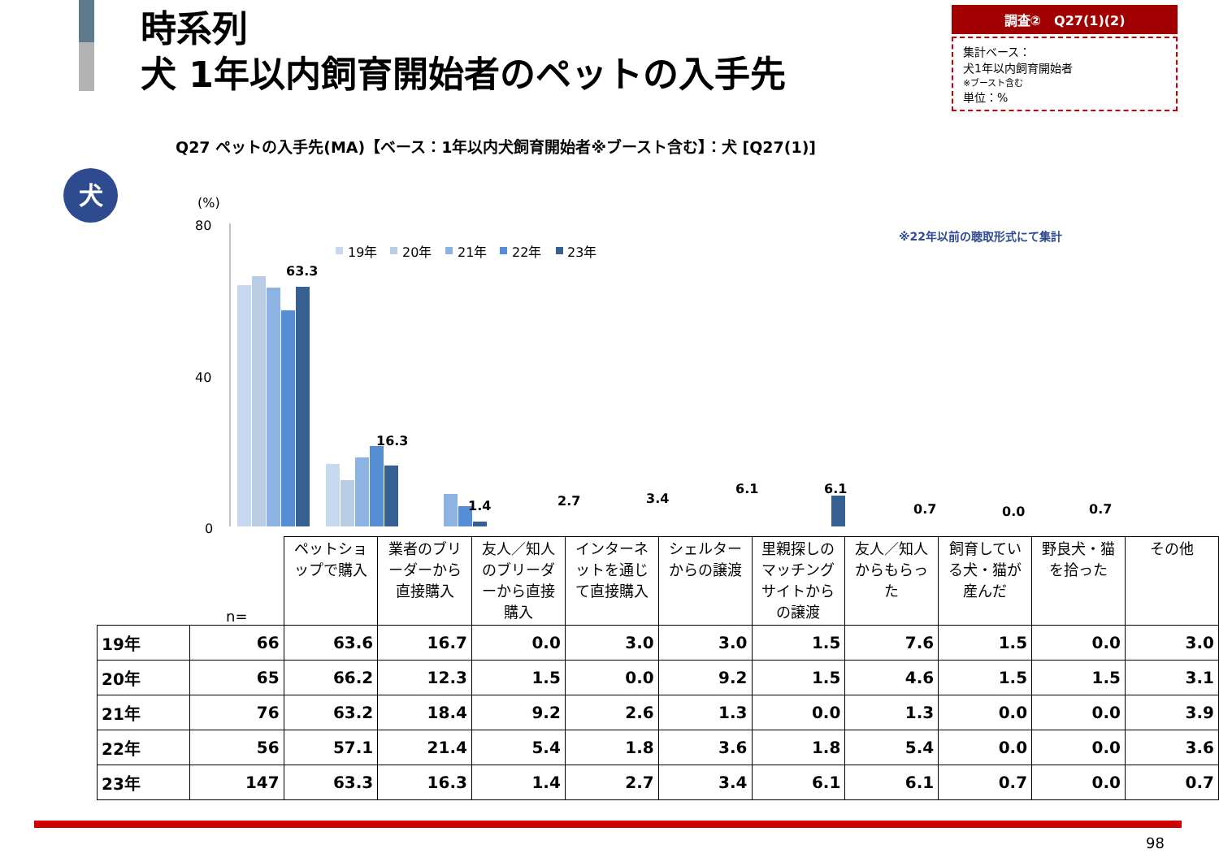時系列
犬 1年以内飼育開始者のペットの入手先
調査②　Q27(1)(2)
集計ベース：
犬1年以内飼育開始者
※ブースト含む
単位：%
Q27 ペットの入手先(MA)【ベース：1年以内犬飼育開始者※ブースト含む】：犬 [Q27(1)]
犬
※22年以前の聴取形式にて集計
(%)
80
40
0
19年
20年
21年
22年
23年
63.3
16.3
1.4
2.7
3.4
6.1
6.1
0.7
0.0
0.7
| | n= | ペットショップで購入 | 業者のブリーダーから直接購入 | 友人／知人のブリーダーから直接購入 | インターネットを通じて直接購入 | シェルターからの譲渡 | 里親探しのマッチングサイトからの譲渡 | 友人／知人からもらった | 飼育している犬・猫が産んだ | 野良犬・猫を拾った | その他 |
| --- | --- | --- | --- | --- | --- | --- | --- | --- | --- | --- | --- |
| 19年 | 66 | 63.6 | 16.7 | 0.0 | 3.0 | 3.0 | 1.5 | 7.6 | 1.5 | 0.0 | 3.0 |
| 20年 | 65 | 66.2 | 12.3 | 1.5 | 0.0 | 9.2 | 1.5 | 4.6 | 1.5 | 1.5 | 3.1 |
| 21年 | 76 | 63.2 | 18.4 | 9.2 | 2.6 | 1.3 | 0.0 | 1.3 | 0.0 | 0.0 | 3.9 |
| 22年 | 56 | 57.1 | 21.4 | 5.4 | 1.8 | 3.6 | 1.8 | 5.4 | 0.0 | 0.0 | 3.6 |
| 23年 | 147 | 63.3 | 16.3 | 1.4 | 2.7 | 3.4 | 6.1 | 6.1 | 0.7 | 0.0 | 0.7 |
98